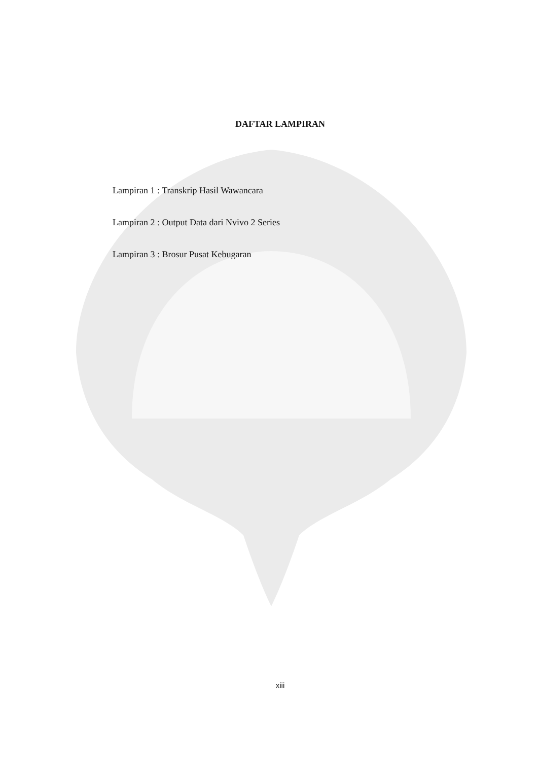DAFTAR LAMPIRAN
Lampiran 1 : Transkrip Hasil Wawancara
Lampiran 2 : Output Data dari Nvivo 2 Series
Lampiran 3 : Brosur Pusat Kebugaran
xiii